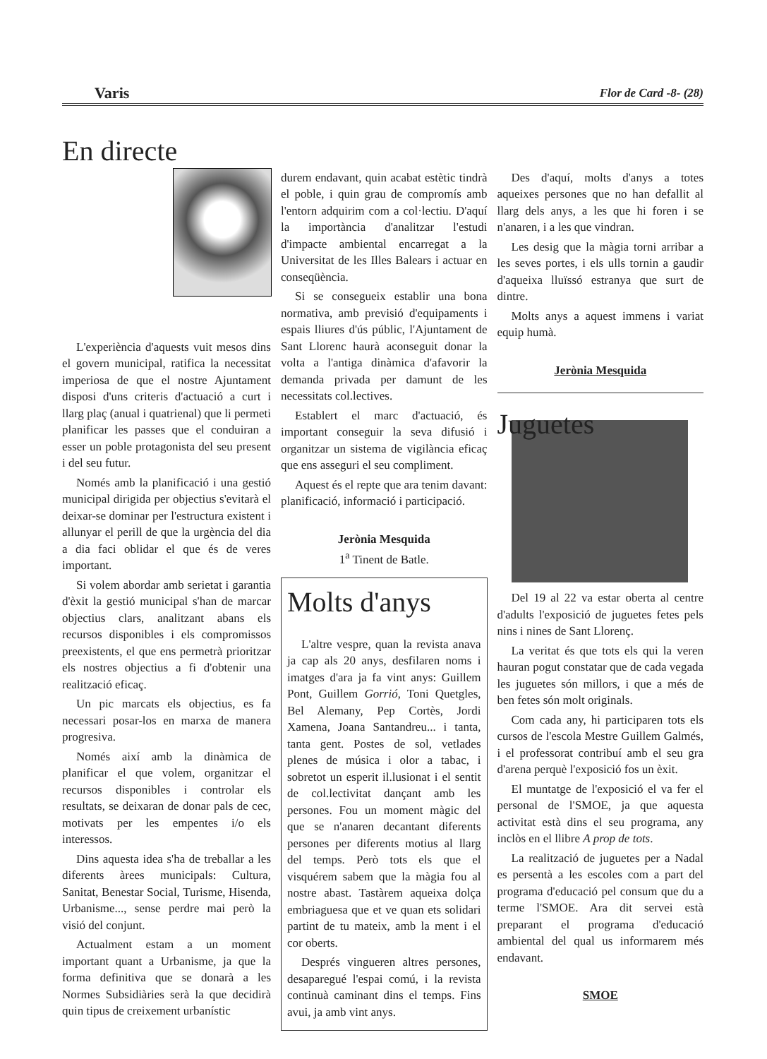Varis Flor de Card -8- (28)
En directe
L'experiència d'aquests vuit mesos dins el govern municipal, ratifica la necessitat imperiosa de que el nostre Ajuntament disposi d'uns criteris d'actuació a curt i llarg plaç (anual i quatrienal) que li permeti planificar les passes que el conduiran a esser un poble protagonista del seu present i del seu futur.
Només amb la planificació i una gestió municipal dirigida per objectius s'evitarà el deixar-se dominar per l'estructura existent i allunyar el perill de que la urgència del dia a dia faci oblidar el que és de veres important.
Si volem abordar amb serietat i garantia d'èxit la gestió municipal s'han de marcar objectius clars, analitzant abans els recursos disponibles i els compromissos preexistents, el que ens permetrà prioritzar els nostres objectius a fi d'obtenir una realització eficaç.
Un pic marcats els objectius, es fa necessari posar-los en marxa de manera progresiva.
Només així amb la dinàmica de planificar el que volem, organitzar el recursos disponibles i controlar els resultats, se deixaran de donar pals de cec, motivats per les empentes i/o els interessos.
Dins aquesta idea s'ha de treballar a les diferents àrees municipals: Cultura, Sanitat, Benestar Social, Turisme, Hisenda, Urbanisme..., sense perdre mai però la visió del conjunt.
Actualment estam a un moment important quant a Urbanisme, ja que la forma definitiva que se donarà a les Normes Subsidiàries serà la que decidirà quin tipus de creixement urbanístic
durem endavant, quin acabat estètic tindrà el poble, i quin grau de compromís amb l'entorn adquirim com a col·lectiu. D'aquí la importància d'analitzar l'estudi d'impacte ambiental encarregat a la Universitat de les Illes Balears i actuar en conseqüència.
Si se consegueix establir una bona normativa, amb previsió d'equipaments i espais lliures d'ús públic, l'Ajuntament de Sant Llorenc haurà aconseguit donar la volta a l'antiga dinàmica d'afavorir la demanda privada per damunt de les necessitats col.lectives.
Establert el marc d'actuació, és important conseguir la seva difusió i organitzar un sistema de vigilància eficaç que ens asseguri el seu compliment.
Aquest és el repte que ara tenim davant: planificació, informació i participació.
Jerònia Mesquida
1<sup>a</sup> Tinent de Batle.
Molts d'anys
L'altre vespre, quan la revista anava ja cap als 20 anys, desfilaren noms i imatges d'ara ja fa vint anys: Guillem Pont, Guillem Gorrió, Toni Quetgles, Bel Alemany, Pep Cortès, Jordi Xamena, Joana Santandreu... i tanta, tanta gent. Postes de sol, vetlades plenes de música i olor a tabac, i sobretot un esperit il.lusionat i el sentit de col.lectivitat dançant amb les persones. Fou un moment màgic del que se n'anaren decantant diferents persones per diferents motius al llarg del temps. Però tots els que el visquérem sabem que la màgia fou al nostre abast. Tastàrem aqueixa dolça embriaguesa que et ve quan ets solidari partint de tu mateix, amb la ment i el cor oberts.
Després vingueren altres persones, desaparegué l'espai comú, i la revista continuà caminant dins el temps. Fins avui, ja amb vint anys.
Des d'aquí, molts d'anys a totes aqueixes persones que no han defallit al llarg dels anys, a les que hi foren i se n'anaren, i a les que vindran.
Les desig que la màgia torni arribar a les seves portes, i els ulls tornin a gaudir d'aqueixa lluïssó estranya que surt de dintre.
Molts anys a aquest immens i variat equip humà.
Jerònia Mesquida
Juguetes
Del 19 al 22 va estar oberta al centre d'adults l'exposició de juguetes fetes pels nins i nines de Sant Llorenç.
La veritat és que tots els qui la veren hauran pogut constatar que de cada vegada les juguetes són millors, i que a més de ben fetes són molt originals.
Com cada any, hi participaren tots els cursos de l'escola Mestre Guillem Galmés, i el professorat contribuí amb el seu gra d'arena perquè l'exposició fos un èxit.
El muntatge de l'exposició el va fer el personal de l'SMOE, ja que aquesta activitat està dins el seu programa, any inclòs en el llibre A prop de tots.
La realització de juguetes per a Nadal es persentà a les escoles com a part del programa d'educació pel consum que du a terme l'SMOE. Ara dit servei està preparant el programa d'educació ambiental del qual us informarem més endavant.
SMOE